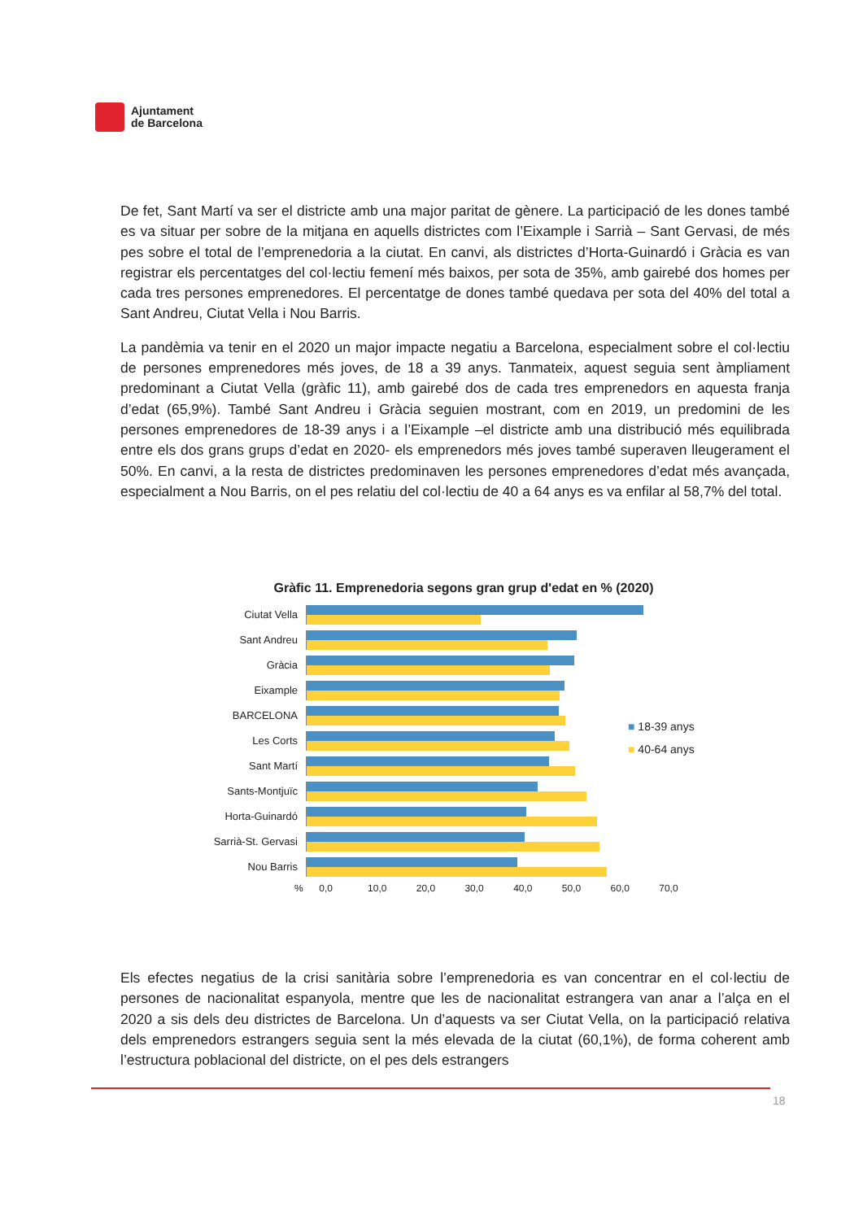Ajuntament
de Barcelona
De fet, Sant Martí va ser el districte amb una major paritat de gènere. La participació de les dones també es va situar per sobre de la mitjana en aquells districtes com l’Eixample i Sarrià – Sant Gervasi, de més pes sobre el total de l’emprenedoria a la ciutat. En canvi, als districtes d’Horta-Guinardó i Gràcia es van registrar els percentatges del col·lectiu femení més baixos, per sota de 35%, amb gairebé dos homes per cada tres persones emprenedores. El percentatge de dones també quedava per sota del 40% del total a Sant Andreu, Ciutat Vella i Nou Barris.
La pandèmia va tenir en el 2020 un major impacte negatiu a Barcelona, especialment sobre el col·lectiu de persones emprenedores més joves, de 18 a 39 anys. Tanmateix, aquest seguia sent àmpliament predominant a Ciutat Vella (gràfic 11), amb gairebé dos de cada tres emprenedors en aquesta franja d’edat (65,9%). També Sant Andreu i Gràcia seguien mostrant, com en 2019, un predomini de les persones emprenedores de 18-39 anys i a l’Eixample –el districte amb una distribució més equilibrada entre els dos grans grups d’edat en 2020- els emprenedors més joves també superaven lleugerament el 50%. En canvi, a la resta de districtes predominaven les persones emprenedores d’edat més avançada, especialment a Nou Barris, on el pes relatiu del col·lectiu de 40 a 64 anys es va enfilar al 58,7% del total.
Gràfic 11. Emprenedoria segons gran grup d'edat en % (2020)
Ciutat Vella
Sant Andreu
Gràcia
Eixample
BARCELONA
Les Corts
Sant Martí
Sants-Montjuïc
Horta-Guinardó
Sarrià-St. Gervasi
Nou Barris
% 0,0 10,0 20,0 30,0 40,0 50,0 60,0 70,0
■ 18-39 anys
■ 40-64 anys
Els efectes negatius de la crisi sanitària sobre l’emprenedoria es van concentrar en el col·lectiu de persones de nacionalitat espanyola, mentre que les de nacionalitat estrangera van anar a l’alça en el 2020 a sis dels deu districtes de Barcelona. Un d’aquests va ser Ciutat Vella, on la participació relativa dels emprenedors estrangers seguia sent la més elevada de la ciutat (60,1%), de forma coherent amb l’estructura poblacional del districte, on el pes dels estrangers
18